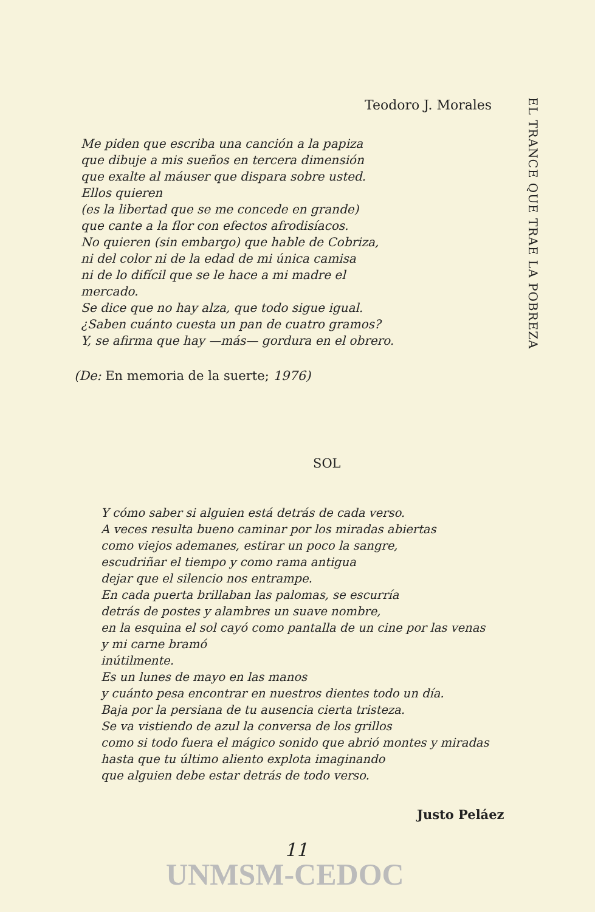Teodoro J. Morales
Me piden que escriba una canción a la papiza
que dibuje a mis sueños en tercera dimensión
que exalte al máuser que dispara sobre usted.
Ellos quieren
(es la libertad que se me concede en grande)
que cante a la flor con efectos afrodisíacos.
No quieren (sin embargo) que hable de Cobriza,
ni del color ni de la edad de mi única camisa
ni de lo difícil que se le hace a mi madre el
mercado.
Se dice que no hay alza, que todo sigue igual.
¿Saben cuánto cuesta un pan de cuatro gramos?
Y, se afirma que hay —más— gordura en el obrero.
(De: En memoria de la suerte; 1976)
SOL
Y cómo saber si alguien está detrás de cada verso.
A veces resulta bueno caminar por los miradas abiertas
como viejos ademanes, estirar un poco la sangre,
escudriñar el tiempo y como rama antigua
dejar que el silencio nos entrampe.
En cada puerta brillaban las palomas, se escurría
detrás de postes y alambres un suave nombre,
en la esquina el sol cayó como pantalla de un cine por las venas
y mi carne bramó
inútilmente.
Es un lunes de mayo en las manos
y cuánto pesa encontrar en nuestros dientes todo un día.
Baja por la persiana de tu ausencia cierta tristeza.
Se va vistiendo de azul la conversa de los grillos
como si todo fuera el mágico sonido que abrió montes y miradas
hasta que tu último aliento explota imaginando
que alguien debe estar detrás de todo verso.
Justo Peláez
11
UNMSM-CEDOC
EL TRANCE QUE TRAE LA POBREZA